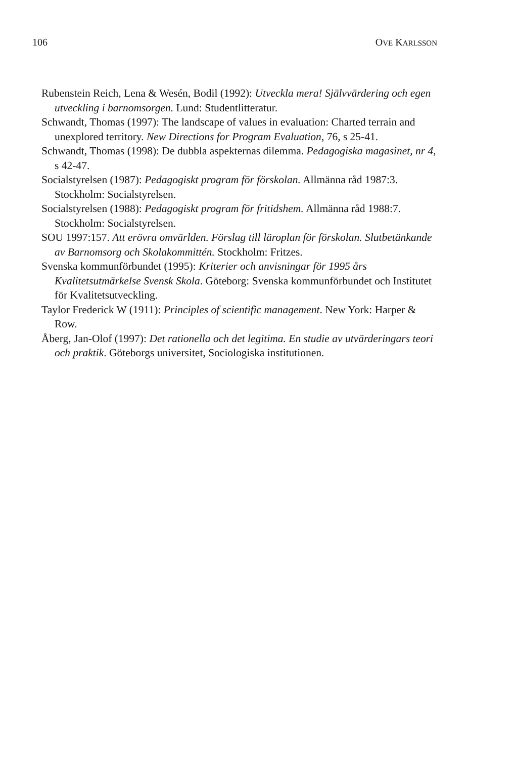106 OVE KARLSSON
Rubenstein Reich, Lena & Wesén, Bodil (1992): Utveckla mera! Självvärdering och egen utveckling i barnomsorgen. Lund: Studentlitteratur.
Schwandt, Thomas (1997): The landscape of values in evaluation: Charted terrain and unexplored territory. New Directions for Program Evaluation, 76, s 25-41.
Schwandt, Thomas (1998): De dubbla aspekternas dilemma. Pedagogiska magasinet, nr 4, s 42-47.
Socialstyrelsen (1987): Pedagogiskt program för förskolan. Allmänna råd 1987:3. Stockholm: Socialstyrelsen.
Socialstyrelsen (1988): Pedagogiskt program för fritidshem. Allmänna råd 1988:7. Stockholm: Socialstyrelsen.
SOU 1997:157. Att erövra omvärlden. Förslag till läroplan för förskolan. Slutbetänkande av Barnomsorg och Skolakommittén. Stockholm: Fritzes.
Svenska kommunförbundet (1995): Kriterier och anvisningar för 1995 års Kvalitetsutmärkelse Svensk Skola. Göteborg: Svenska kommunförbundet och Institutet för Kvalitetsutveckling.
Taylor Frederick W (1911): Principles of scientific management. New York: Harper & Row.
Åberg, Jan-Olof (1997): Det rationella och det legitima. En studie av utvärderingars teori och praktik. Göteborgs universitet, Sociologiska institutionen.